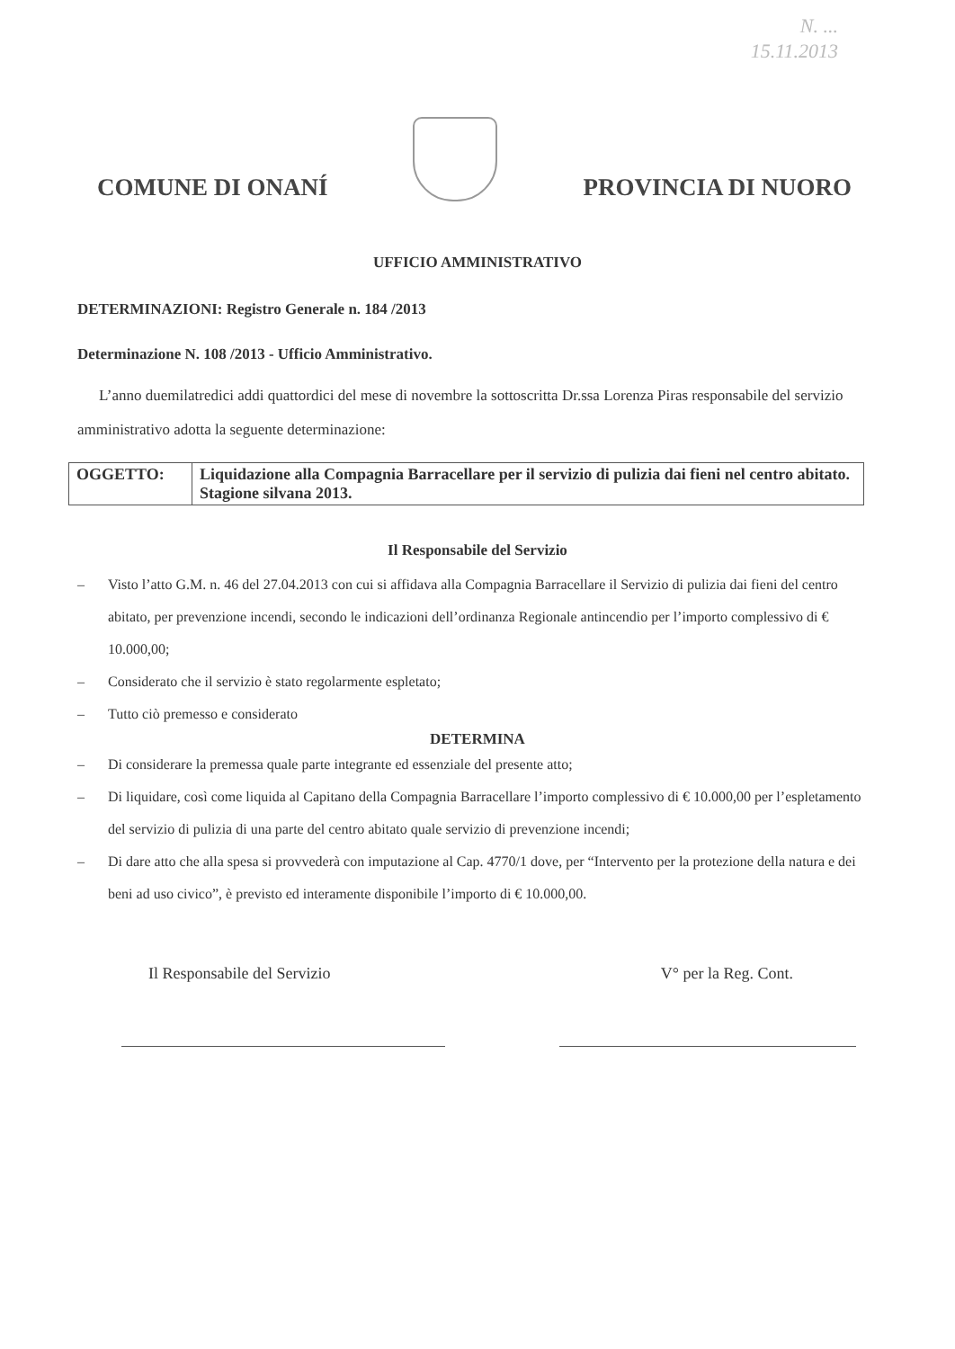N. ...
15.11.2013
COMUNE DI ONANÍ
PROVINCIA DI NUORO
UFFICIO AMMINISTRATIVO
DETERMINAZIONI: Registro Generale n. 184 /2013
Determinazione N. 108 /2013 - Ufficio Amministrativo.
L’anno duemilatredici addi quattordici del mese di novembre la sottoscritta Dr.ssa Lorenza Piras responsabile del servizio amministrativo adotta la seguente determinazione:
| OGGETTO: | Liquidazione alla Compagnia Barracellare per il servizio di pulizia dai fieni nel centro abitato. Stagione silvana 2013. |
Il Responsabile del Servizio
– Visto l’atto G.M. n. 46 del 27.04.2013 con cui si affidava alla Compagnia Barracellare il Servizio di pulizia dai fieni del centro abitato, per prevenzione incendi, secondo le indicazioni dell’ordinanza Regionale antincendio per l’importo complessivo di € 10.000,00;
– Considerato che il servizio è stato regolarmente espletato;
– Tutto ciò premesso e considerato
DETERMINA
– Di considerare la premessa quale parte integrante ed essenziale del presente atto;
– Di liquidare, così come liquida al Capitano della Compagnia Barracellare l’importo complessivo di € 10.000,00 per l’espletamento del servizio di pulizia di una parte del centro abitato quale servizio di prevenzione incendi;
– Di dare atto che alla spesa si provvederà con imputazione al Cap. 4770/1 dove, per “Intervento per la protezione della natura e dei beni ad uso civico”, è previsto ed interamente disponibile l’importo di € 10.000,00.
Il Responsabile del Servizio V° per la Reg. Cont.